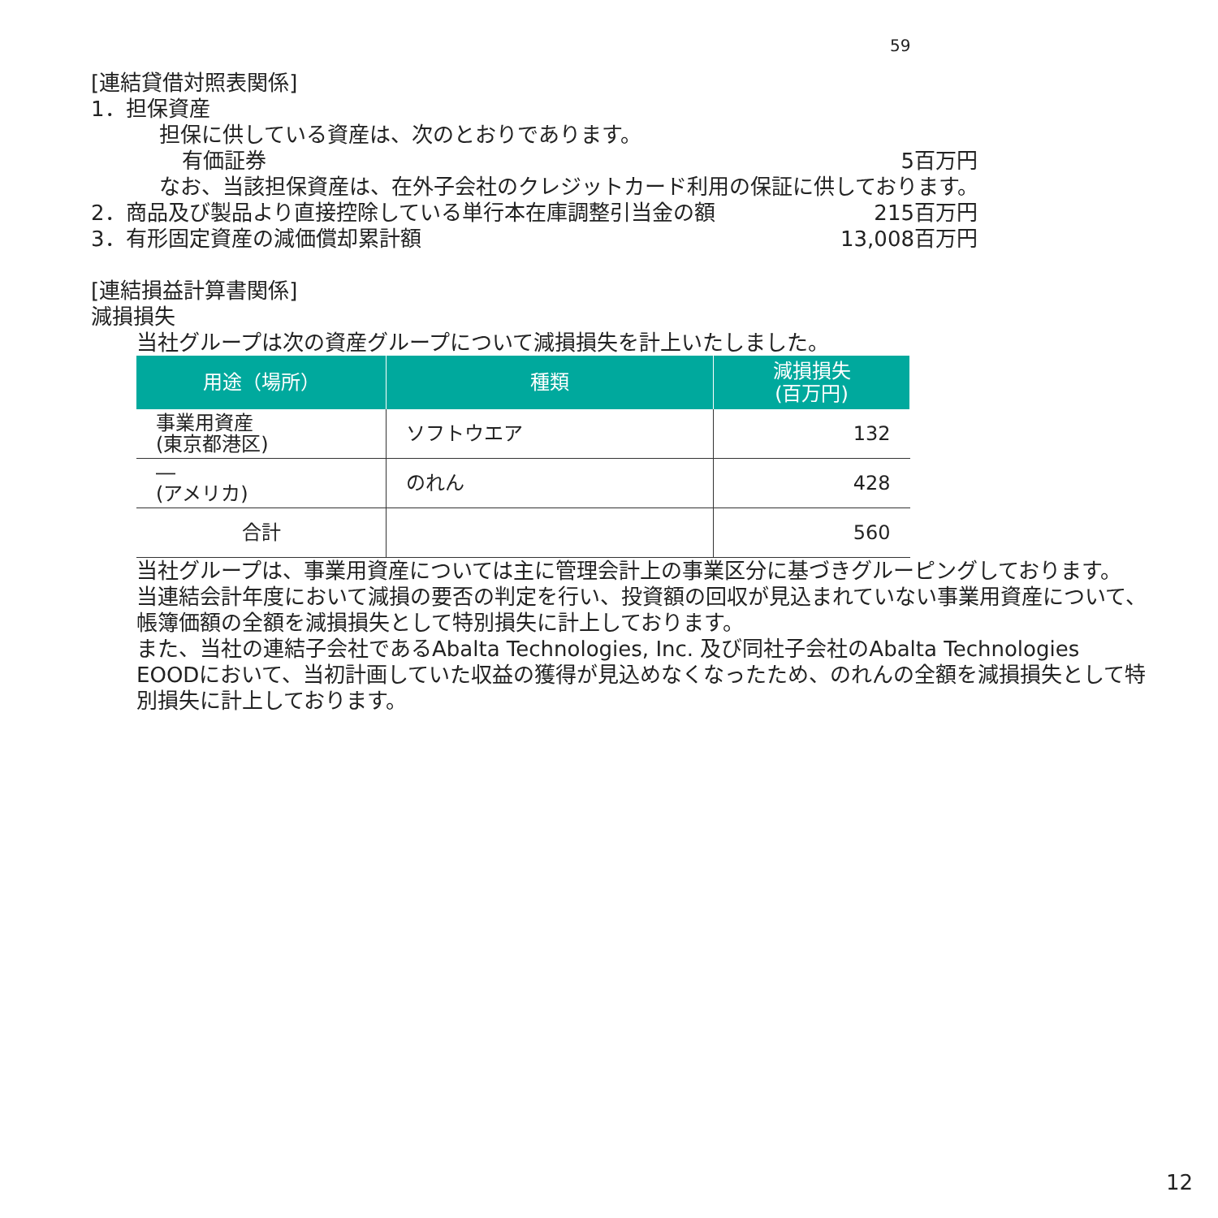59
[連結貸借対照表関係]
1．担保資産
担保に供している資産は、次のとおりであります。
有価証券 5百万円
なお、当該担保資産は、在外子会社のクレジットカード利用の保証に供しております。
2．商品及び製品より直接控除している単行本在庫調整引当金の額 215百万円
3．有形固定資産の減価償却累計額 13,008百万円
[連結損益計算書関係]
減損損失
当社グループは次の資産グループについて減損損失を計上いたしました。
| 用途（場所） | 種類 | 減損損失 (百万円) |
| --- | --- | --- |
| 事業用資産 (東京都港区) | ソフトウエア | 132 |
| ― (アメリカ) | のれん | 428 |
| 合計 | | 560 |
当社グループは、事業用資産については主に管理会計上の事業区分に基づきグルーピングしております。
当連結会計年度において減損の要否の判定を行い、投資額の回収が見込まれていない事業用資産について、帳簿価額の全額を減損損失として特別損失に計上しております。
また、当社の連結子会社であるAbalta Technologies, Inc. 及び同社子会社のAbalta Technologies EOODにおいて、当初計画していた収益の獲得が見込めなくなったため、のれんの全額を減損損失として特別損失に計上しております。
12